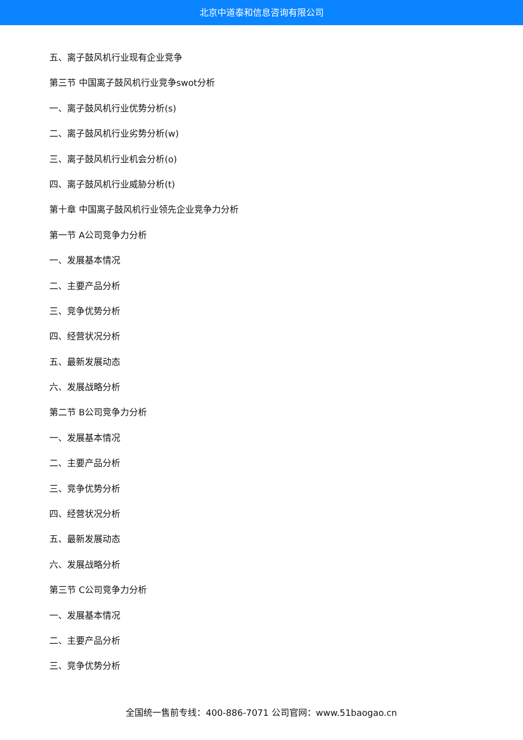北京中道泰和信息咨询有限公司
五、离子鼓风机行业现有企业竞争
第三节 中国离子鼓风机行业竞争swot分析
一、离子鼓风机行业优势分析(s)
二、离子鼓风机行业劣势分析(w)
三、离子鼓风机行业机会分析(o)
四、离子鼓风机行业威胁分析(t)
第十章 中国离子鼓风机行业领先企业竞争力分析
第一节 A公司竞争力分析
一、发展基本情况
二、主要产品分析
三、竞争优势分析
四、经营状况分析
五、最新发展动态
六、发展战略分析
第二节 B公司竞争力分析
一、发展基本情况
二、主要产品分析
三、竞争优势分析
四、经营状况分析
五、最新发展动态
六、发展战略分析
第三节 C公司竞争力分析
一、发展基本情况
二、主要产品分析
三、竞争优势分析
全国统一售前专线：400-886-7071 公司官网：www.51baogao.cn